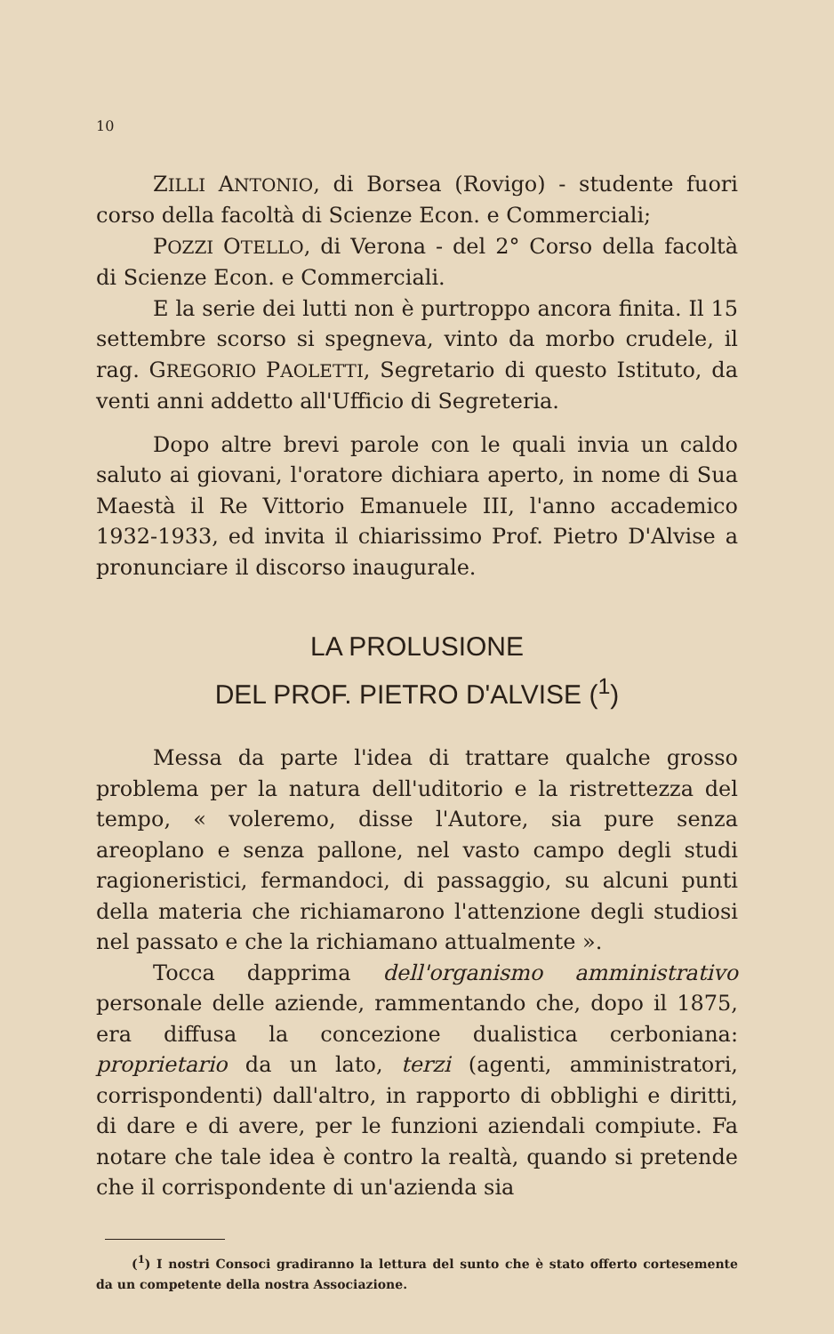10
ZILLI ANTONIO, di Borsea (Rovigo) - studente fuori corso della facoltà di Scienze Econ. e Commerciali;
POZZI OTELLO, di Verona - del 2° Corso della facoltà di Scienze Econ. e Commerciali.
E la serie dei lutti non è purtroppo ancora finita. Il 15 settembre scorso si spegneva, vinto da morbo crudele, il rag. GREGORIO PAOLETTI, Segretario di questo Istituto, da venti anni addetto all'Ufficio di Segreteria.
Dopo altre brevi parole con le quali invia un caldo saluto ai giovani, l'oratore dichiara aperto, in nome di Sua Maestà il Re Vittorio Emanuele III, l'anno accademico 1932-1933, ed invita il chiarissimo Prof. Pietro D'Alvise a pronunciare il discorso inaugurale.
LA PROLUSIONE
DEL PROF. PIETRO D'ALVISE (<sup>1</sup>)
Messa da parte l'idea di trattare qualche grosso problema per la natura dell'uditorio e la ristrettezza del tempo, « voleremo, disse l'Autore, sia pure senza areoplano e senza pallone, nel vasto campo degli studi ragioneristici, fermandoci, di passaggio, su alcuni punti della materia che richiamarono l'attenzione degli studiosi nel passato e che la richiamano attualmente ».
Tocca dapprima dell'organismo amministrativo personale delle aziende, rammentando che, dopo il 1875, era diffusa la concezione dualistica cerboniana: proprietario da un lato, terzi (agenti, amministratori, corrispondenti) dall'altro, in rapporto di obblighi e diritti, di dare e di avere, per le funzioni aziendali compiute. Fa notare che tale idea è contro la realtà, quando si pretende che il corrispondente di un'azienda sia
(<sup>1</sup>) I nostri Consoci gradiranno la lettura del sunto che è stato offerto cortesemente da un competente della nostra Associazione.